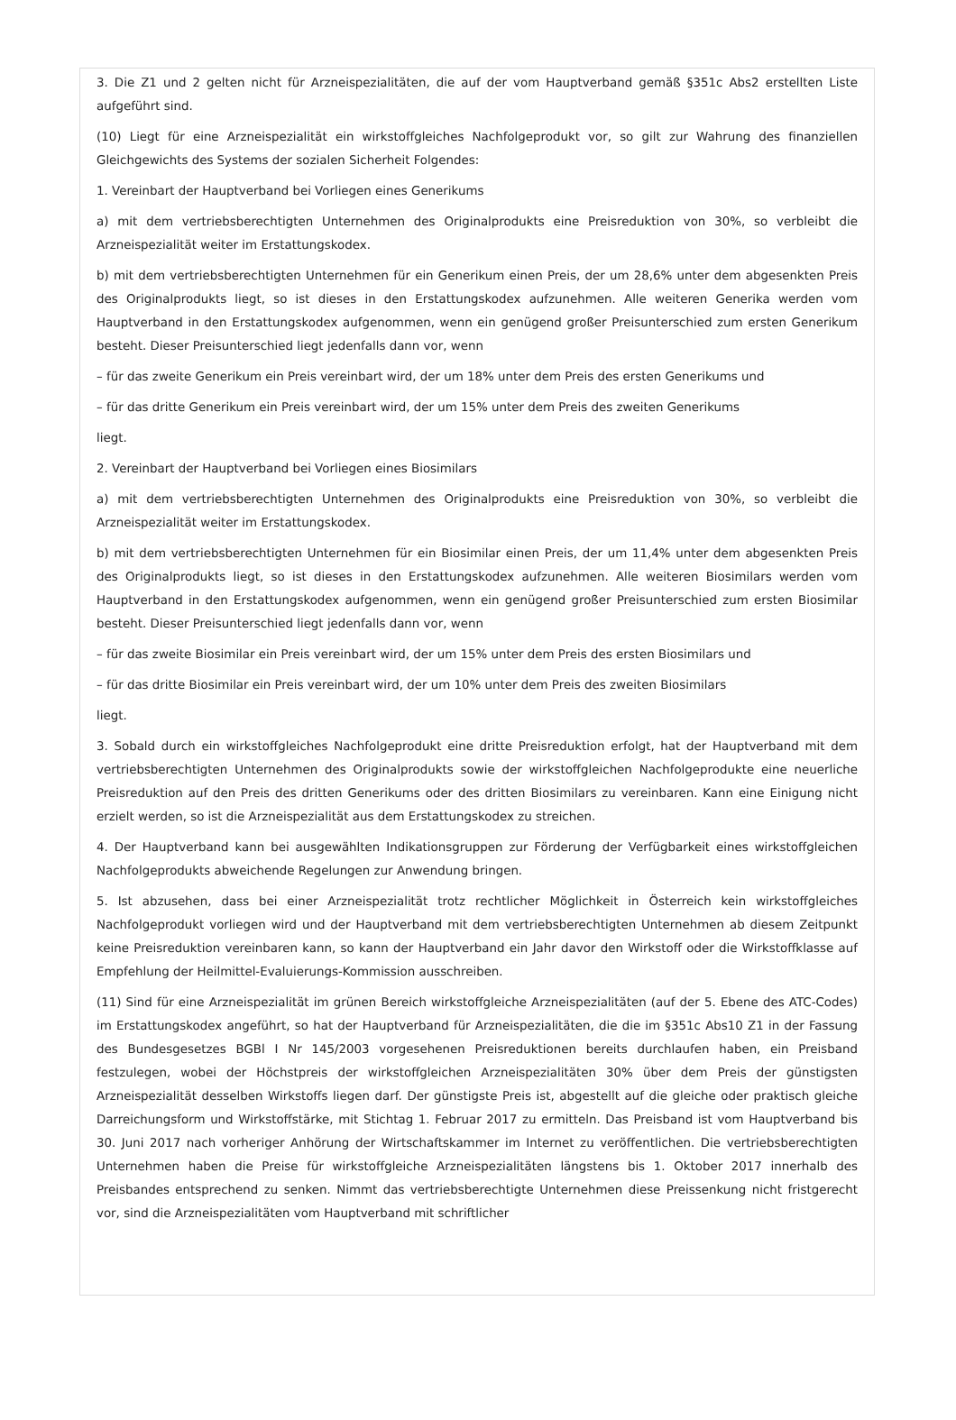3. Die Z1 und 2 gelten nicht für Arzneispezialitäten, die auf der vom Hauptverband gemäß §351c Abs2 erstellten Liste aufgeführt sind.
(10) Liegt für eine Arzneispezialität ein wirkstoffgleiches Nachfolgeprodukt vor, so gilt zur Wahrung des finanziellen Gleichgewichts des Systems der sozialen Sicherheit Folgendes:
1. Vereinbart der Hauptverband bei Vorliegen eines Generikums
a) mit dem vertriebsberechtigten Unternehmen des Originalprodukts eine Preisreduktion von 30%, so verbleibt die Arzneispezialität weiter im Erstattungskodex.
b) mit dem vertriebsberechtigten Unternehmen für ein Generikum einen Preis, der um 28,6% unter dem abgesenkten Preis des Originalprodukts liegt, so ist dieses in den Erstattungskodex aufzunehmen. Alle weiteren Generika werden vom Hauptverband in den Erstattungskodex aufgenommen, wenn ein genügend großer Preisunterschied zum ersten Generikum besteht. Dieser Preisunterschied liegt jedenfalls dann vor, wenn
– für das zweite Generikum ein Preis vereinbart wird, der um 18% unter dem Preis des ersten Generikums und
– für das dritte Generikum ein Preis vereinbart wird, der um 15% unter dem Preis des zweiten Generikums
liegt.
2. Vereinbart der Hauptverband bei Vorliegen eines Biosimilars
a) mit dem vertriebsberechtigten Unternehmen des Originalprodukts eine Preisreduktion von 30%, so verbleibt die Arzneispezialität weiter im Erstattungskodex.
b) mit dem vertriebsberechtigten Unternehmen für ein Biosimilar einen Preis, der um 11,4% unter dem abgesenkten Preis des Originalprodukts liegt, so ist dieses in den Erstattungskodex aufzunehmen. Alle weiteren Biosimilars werden vom Hauptverband in den Erstattungskodex aufgenommen, wenn ein genügend großer Preisunterschied zum ersten Biosimilar besteht. Dieser Preisunterschied liegt jedenfalls dann vor, wenn
– für das zweite Biosimilar ein Preis vereinbart wird, der um 15% unter dem Preis des ersten Biosimilars und
– für das dritte Biosimilar ein Preis vereinbart wird, der um 10% unter dem Preis des zweiten Biosimilars
liegt.
3. Sobald durch ein wirkstoffgleiches Nachfolgeprodukt eine dritte Preisreduktion erfolgt, hat der Hauptverband mit dem vertriebsberechtigten Unternehmen des Originalprodukts sowie der wirkstoffgleichen Nachfolgeprodukte eine neuerliche Preisreduktion auf den Preis des dritten Generikums oder des dritten Biosimilars zu vereinbaren. Kann eine Einigung nicht erzielt werden, so ist die Arzneispezialität aus dem Erstattungskodex zu streichen.
4. Der Hauptverband kann bei ausgewählten Indikationsgruppen zur Förderung der Verfügbarkeit eines wirkstoffgleichen Nachfolgeprodukts abweichende Regelungen zur Anwendung bringen.
5. Ist abzusehen, dass bei einer Arzneispezialität trotz rechtlicher Möglichkeit in Österreich kein wirkstoffgleiches Nachfolgeprodukt vorliegen wird und der Hauptverband mit dem vertriebsberechtigten Unternehmen ab diesem Zeitpunkt keine Preisreduktion vereinbaren kann, so kann der Hauptverband ein Jahr davor den Wirkstoff oder die Wirkstoffklasse auf Empfehlung der Heilmittel-Evaluierungs-Kommission ausschreiben.
(11) Sind für eine Arzneispezialität im grünen Bereich wirkstoffgleiche Arzneispezialitäten (auf der 5. Ebene des ATC-Codes) im Erstattungskodex angeführt, so hat der Hauptverband für Arzneispezialitäten, die die im §351c Abs10 Z1 in der Fassung des Bundesgesetzes BGBl I Nr 145/2003 vorgesehenen Preisreduktionen bereits durchlaufen haben, ein Preisband festzulegen, wobei der Höchstpreis der wirkstoffgleichen Arzneispezialitäten 30% über dem Preis der günstigsten Arzneispezialität desselben Wirkstoffs liegen darf. Der günstigste Preis ist, abgestellt auf die gleiche oder praktisch gleiche Darreichungsform und Wirkstoffstärke, mit Stichtag 1. Februar 2017 zu ermitteln. Das Preisband ist vom Hauptverband bis 30. Juni 2017 nach vorheriger Anhörung der Wirtschaftskammer im Internet zu veröffentlichen. Die vertriebsberechtigten Unternehmen haben die Preise für wirkstoffgleiche Arzneispezialitäten längstens bis 1. Oktober 2017 innerhalb des Preisbandes entsprechend zu senken. Nimmt das vertriebsberechtigte Unternehmen diese Preissenkung nicht fristgerecht vor, sind die Arzneispezialitäten vom Hauptverband mit schriftlicher